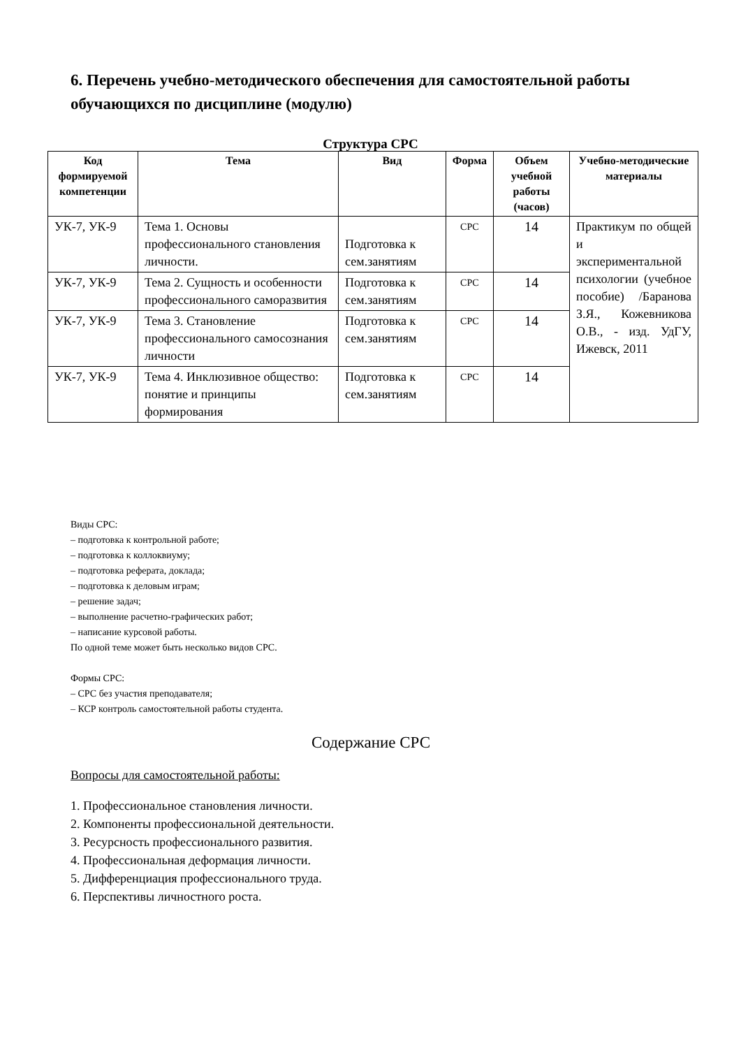6. Перечень учебно-методического обеспечения для самостоятельной работы обучающихся по дисциплине (модулю)
Структура СРС
| Код формируемой компетенции | Тема | Вид | Форма | Объем учебной работы (часов) | Учебно-методические материалы |
| --- | --- | --- | --- | --- | --- |
| УК-7, УК-9 | Тема 1. Основы профессионального становления личности. | Подготовка к сем.занятиям | СРС | 14 | Практикум по общей и экспериментальной психологии (учебное пособие) /Баранова З.Я., Кожевникова О.В., - изд. УдГУ, Ижевск, 2011 |
| УК-7, УК-9 | Тема 2. Сущность и особенности профессионального саморазвития | Подготовка к сем.занятиям | СРС | 14 | |
| УК-7, УК-9 | Тема 3. Становление профессионального самосознания личности | Подготовка к сем.занятиям | СРС | 14 | |
| УК-7, УК-9 | Тема 4. Инклюзивное общество: понятие и принципы формирования | Подготовка к сем.занятиям | СРС | 14 | |
Виды СРС:
– подготовка к контрольной работе;
– подготовка к коллоквиуму;
– подготовка реферата, доклада;
– подготовка к деловым играм;
– решение задач;
– выполнение расчетно-графических работ;
– написание курсовой работы.
По одной теме может быть несколько видов СРС.
Формы СРС:
– СРС без участия преподавателя;
– КСР контроль самостоятельной работы студента.
Содержание СРС
Вопросы для самостоятельной работы:
1. Профессиональное становления личности.
2. Компоненты профессиональной деятельности.
3. Ресурсность профессионального развития.
4. Профессиональная деформация личности.
5. Дифференциация профессионального труда.
6. Перспективы личностного роста.